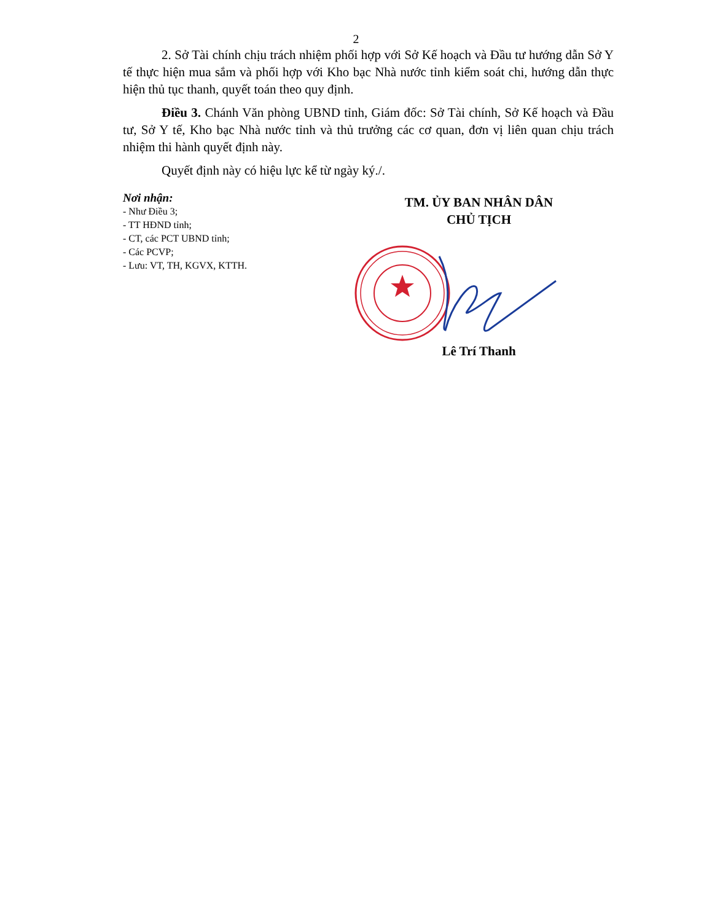2
2. Sở Tài chính chịu trách nhiệm phối hợp với Sở Kế hoạch và Đầu tư hướng dẫn Sở Y tế thực hiện mua sắm và phối hợp với Kho bạc Nhà nước tỉnh kiểm soát chi, hướng dẫn thực hiện thủ tục thanh, quyết toán theo quy định.
Điều 3. Chánh Văn phòng UBND tỉnh, Giám đốc: Sở Tài chính, Sở Kế hoạch và Đầu tư, Sở Y tế, Kho bạc Nhà nước tỉnh và thủ trưởng các cơ quan, đơn vị liên quan chịu trách nhiệm thi hành quyết định này.
Quyết định này có hiệu lực kể từ ngày ký./.
Nơi nhận:
- Như Điều 3;
- TT HĐND tỉnh;
- CT, các PCT UBND tỉnh;
- Các PCVP;
- Lưu: VT, TH, KGVX, KTTH.
TM. ỦY BAN NHÂN DÂN
CHỦ TỊCH
Lê Trí Thanh